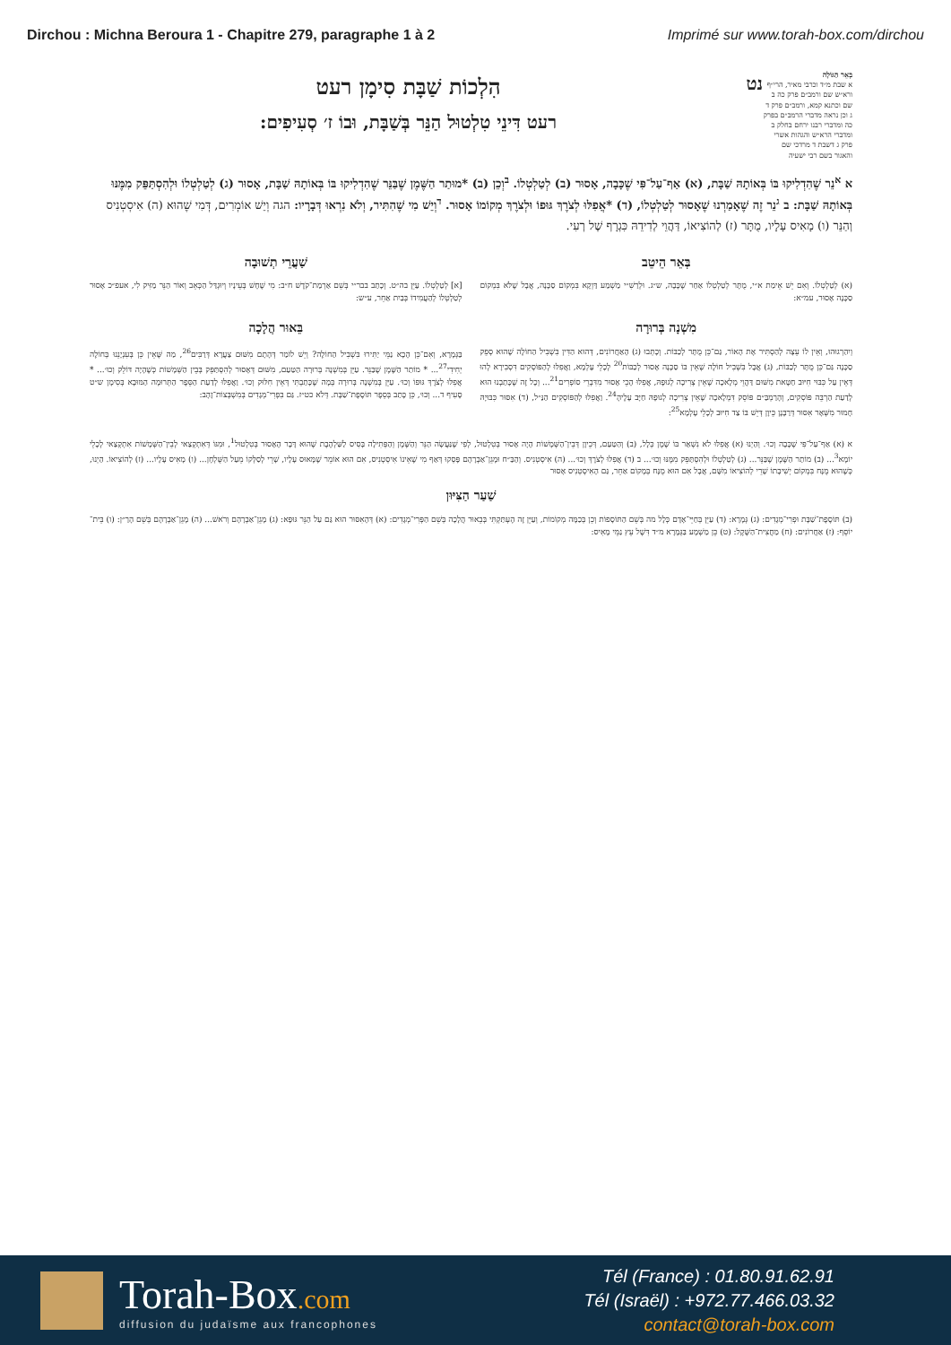Dirchou : Michna Beroura 1 - Chapitre 279, paragraphe 1 à 2 Imprimé sur www.torah-box.com/dirchou
בְּאֵר הַגּוֹלָה
א שבת מ״ד וכרבי מאיר, הרי״ף ורא״ש שם ורמב״ם פרק כה ב שם וכתנא קמא, ורמב״ם פרק ד ג וכן נראה מדברי הרמב״ם בפרק כה ומדברי רבנו ירחם בחלק ב ומדברי הרא״ש והגהות אשרי פרק ג דשבת ד מרדכי שם והאגור בשם רבי ישעיה
נט
הִלְכוֹת שַׁבָּת סִימָן רעט
רעט דִּינֵי טִלְטוּל הַנֵּר בְּשַׁבָּת, וּבוֹ ז׳ סְעִיפִים:
א <sup>א</sup>נֵר שֶׁהִדְלִיקוּ בּוֹ בְּאוֹתָהּ שַׁבָּת, (א) אַף־עַל־פִּי שֶׁכָּבָה, אָסוּר (ב) לְטַלְטְלוֹ. <sup>ב</sup>וְכֵן (ב) *מוּתַר הַשֶּׁמֶן שֶׁבַּנֵּר שֶׁהִדְלִיקוּ בּוֹ בְּאוֹתָהּ שַׁבָּת, אָסוּר (ג) לְטַלְטְלוֹ וּלְהִסְתַּפֵּק מִמֶּנּוּ בְּאוֹתָהּ שַׁבָּת: ב <sup>ג</sup>נֵר זֶה שֶׁאָמַרְנוּ שֶׁאָסוּר לְטַלְטְלוֹ, (ד) *אֲפִלּוּ לְצֹרֶךְ גּוּפוֹ וּלְצֹרֶךְ מְקוֹמוֹ אָסוּר. <sup>ד</sup>וְיֵשׁ מִי שֶׁהִתִּיר, וְלֹא נִרְאוּ דְּבָרָיו: הגה וְיֵשׁ אוֹמְרִים, דְּמִי שֶׁהוּא (ה) אִיסְטְנִיס וְהַנֵּר (ו) מָאִיס עָלָיו, מֻתָּר (ז) לְהוֹצִיאוֹ, דַּהֲוֵי לְדִידֵהּ כִּגְרָף שֶׁל רְעִי.
בְּאֵר הֵיטֵב
(א) לְטַלְטְלוֹ. וְאִם יֵשׁ אֵימַת א״י, מֻתָּר לְטַלְטְלוֹ אַחַר שֶׁכָּבָה, ש״ג. וּלְרַשִׁ״י מַשְׁמַע דַּוְקָא בִּמְקוֹם סַכָּנָה, אֲבָל שֶׁלֹּא בִּמְקוֹם סַכָּנָה אָסוּר, עמ״א:
שַׁעֲרֵי תְשׁוּבָה
[א] לְטַלְטְלוֹ. עַיֵּן בה״ט. וְכָתַב בבר״י בְּשֵׁם אַרְמַת־קֹדֶשׁ ח״ב: מִי שֶׁחָשׁ בְּעֵינָיו וְיוּגְדַּל הַכְּאֵב וְאוֹר הַנֵּר מַזִּיק לִי, אעפ״כ אָסוּר לְטַלְטְלוֹ לְהַעֲמִידוֹ בְּבַיִת אַחֵר, ע״ש:
מִשְׁנָה בְּרוּרָה
וְיִהַרְגוּהוּ, וְאֵין לוֹ עֵצָה לְהַסְתִּיר אֶת הָאוֹר, גַּם־כֵּן מֻתָּר לְכַבּוֹת. וְכָתְבוּ (ג) הָאַחֲרוֹנִים, דְּהוּא הַדִּין בִּשְׁבִיל הַחוֹלֶה שֶׁהוּא סְפֵק סַכָּנָה גַּם־כֵּן מֻתָּר לְכַבּוֹת, (ג) אֲבָל בִּשְׁבִיל חוֹלֶה שֶׁאֵין בּוֹ סַכָּנָה אָסוּר לְכַבּוֹת<sup>20</sup> לְכָלֵי עָלְמָא, וַאֲפִלּוּ לְהַפּוֹסְקִים דִּסְבִירָא לְהוּ דְּאֵין עַל כִּבּוּי חִיּוּב חַטָּאת מִשּׁוּם דַּהֲוֵי מְלָאכָה שֶׁאֵין צְרִיכָה לְגוּפָהּ, אֲפִלּוּ הָכֵי אָסוּר מִדִּבְרֵי סוֹפְרִים<sup>21</sup>... וְכָל זֶה שֶׁכָּתַבְנוּ הוּא לְדַעַת הַרְבֵּה פּוֹסְקִים, וְהָרַמְבַּ״ם פּוֹסֵק דִּמְלָאכָה שֶׁאֵין צְרִיכָה לְגוּפָהּ חַיָּב עָלֶיהָ<sup>24</sup>. וַאֲפִלּוּ לְהַפּוֹסְקִים הַנַּ״ל, (ד) אִסּוּר כִּבּוּיָהּ חָמוּר מִשְּׁאָר אִסּוּר דְּרַבָּנָן כֵּיוָן דְּיֵשׁ בּוֹ צַד חִיּוּב לְכָלֵי עָלְמָא<sup>25</sup>:
בֵּאוּר הֲלָכָה
בַּגְּמָרָא, וְאִם־כֵּן הָכָא נַמֵּי יַתִּירוּ בִּשְׁבִיל הַחוֹלֶה? וְיֵשׁ לוֹמַר דְּהָתָם מִשּׁוּם צַעֲרָא דְּרַבִּים<sup>26</sup>, מַה שֶּׁאֵין כֵּן בְּעִנְיָנֵנוּ בְּחוֹלֶה יְחִידִי<sup>27</sup>... * מוֹתַר הַשֶּׁמֶן שֶׁבַּנֵּר. עַיֵּן בְּמִשְׁנָה בְּרוּרָה הַטַּעַם, מִשּׁוּם דְּאָסוּר לְהִסְתַּפֵּק בְּבֵין הַשְּׁמָשׁוֹת כְּשֶׁהָיָה דּוֹלֵק וְכוּ׳... * אֲפִלּוּ לְצֹרֶךְ גּוּפוֹ וְכוּ׳. עַיֵּן בְּמִשְׁנָה בְּרוּרָה בְּמָה שֶׁכָּתַבְתִּי דְּאֵין חִלּוּק וְכוּ׳. וַאֲפִלּוּ לְדַעַת הַסֵּפֶר הַתְּרוּמָה הַמּוּבָא בְּסִימָן ש״ט סָעִיף ד... וְכוּ׳, כֵּן כָּתַב בְּסֵפֶר תּוֹסֶפֶת־שַׁבָּת. דְּלֹא כט״ז. גַּם בִּפְרִי־מְגָדִים בְּמִשְׁבְּצוֹת־זָהָב:
א (א) אַף־עַל־פִּי שֶׁכָּבָה וְכוּ׳. וְהַיְנוּ (א) אֲפִלּוּ לֹא נִשְׁאַר בּוֹ שֶׁמֶן כְּלָל, (ב) וְהַטַּעַם, דְּכֵיוָן דְּבֵין־הַשְּׁמָשׁוֹת הָיָה אָסוּר בְּטִלְטוּל, לְפִי שֶׁנַּעֲשָׂה הַנֵּר וְהַשֶּׁמֶן וְהַפְּתִילָה בָּסִיס לַשַּׁלְהֶבֶת שֶׁהוּא דָּבָר הָאָסוּר בְּטִלְטוּל<sup>1</sup>, וּמִגּוֹ דְּאִתְקְצַאי לְבֵין־הַשְּׁמָשׁוֹת אִתְקְצַאי לְכָלֵי יוֹמָא<sup>3</sup>... (ב) מוֹתַר הַשֶּׁמֶן שֶׁבַּנֵּר... (ג) לְטַלְטְלוֹ וּלְהִסְתַּפֵּק מִמֶּנּוּ וְכוּ׳... ב (ד) אֲפִלּוּ לְצֹרֶךְ וְכוּ׳... (ה) אִיסְטְנִיס. וְהַבַּ״ח וּמָגֵן־אַבְרָהָם פָּסְקוּ דְּאַף מִי שֶׁאֵינוֹ אִיסְטְנִיס, אִם הוּא אוֹמֵר שֶׁמָּאוּס עָלָיו, שָׁרֵי לְסַלְּקוֹ מֵעַל הַשֻּׁלְחָן... (ו) מָאִיס עָלָיו... (ז) לְהוֹצִיאוֹ. הַיְנוּ, כְּשֶׁהוּא מֻנָּח בִּמְקוֹם יְשִׁיבָתוֹ שָׁרֵי לְהוֹצִיאוֹ מִשָּׁם, אֲבָל אִם הוּא מֻנָּח בְּמָקוֹם אַחֵר, גַּם הָאִיסְטְנִיס אָסוּר
שַׁעַר הַצִּיּוּן
(ב) תּוֹסֶפֶת־שַׁבָּת וּפְרִי־מְגָדִים: (ג) גְּמָרָא: (ד) עַיֵּן בְּחַיֵּי־אָדָם כְּלָל מה בְּשֵׁם הַתּוֹסָפוֹת וְכֵן בְּכַמָּה מְקוֹמוֹת, וְעַיֵּן זֶה הֶעְתַּקְתִּי בְּבֵאוּר הֲלָכָה בְּשֵׁם הַפְּרִי־מְגָדִים: (א) דְּהָאִסּוּר הוּא גַּם עַל הַנֵּר גּוּפָא: (ג) מָגֵן־אַבְרָהָם וְרֹאשׁ... (ה) מָגֵן־אַבְרָהָם בְּשֵׁם הָרַ״ן: (ו) בֵּית־יוֹסֵף: (ז) אַחֲרוֹנִים: (ח) מַחֲצִית־הַשֶּׁקֶל: (ט) כֵּן מַשְׁמָע בַּגְּמָרָא מ״ד דִּשֶׁל עֵץ נַמֵּי מָאִיס:
Torah-Box.com
diffusion du judaïsme aux francophones
Tél (France) : 01.80.91.62.91
Tél (Israël) : +972.77.466.03.32
contact@torah-box.com